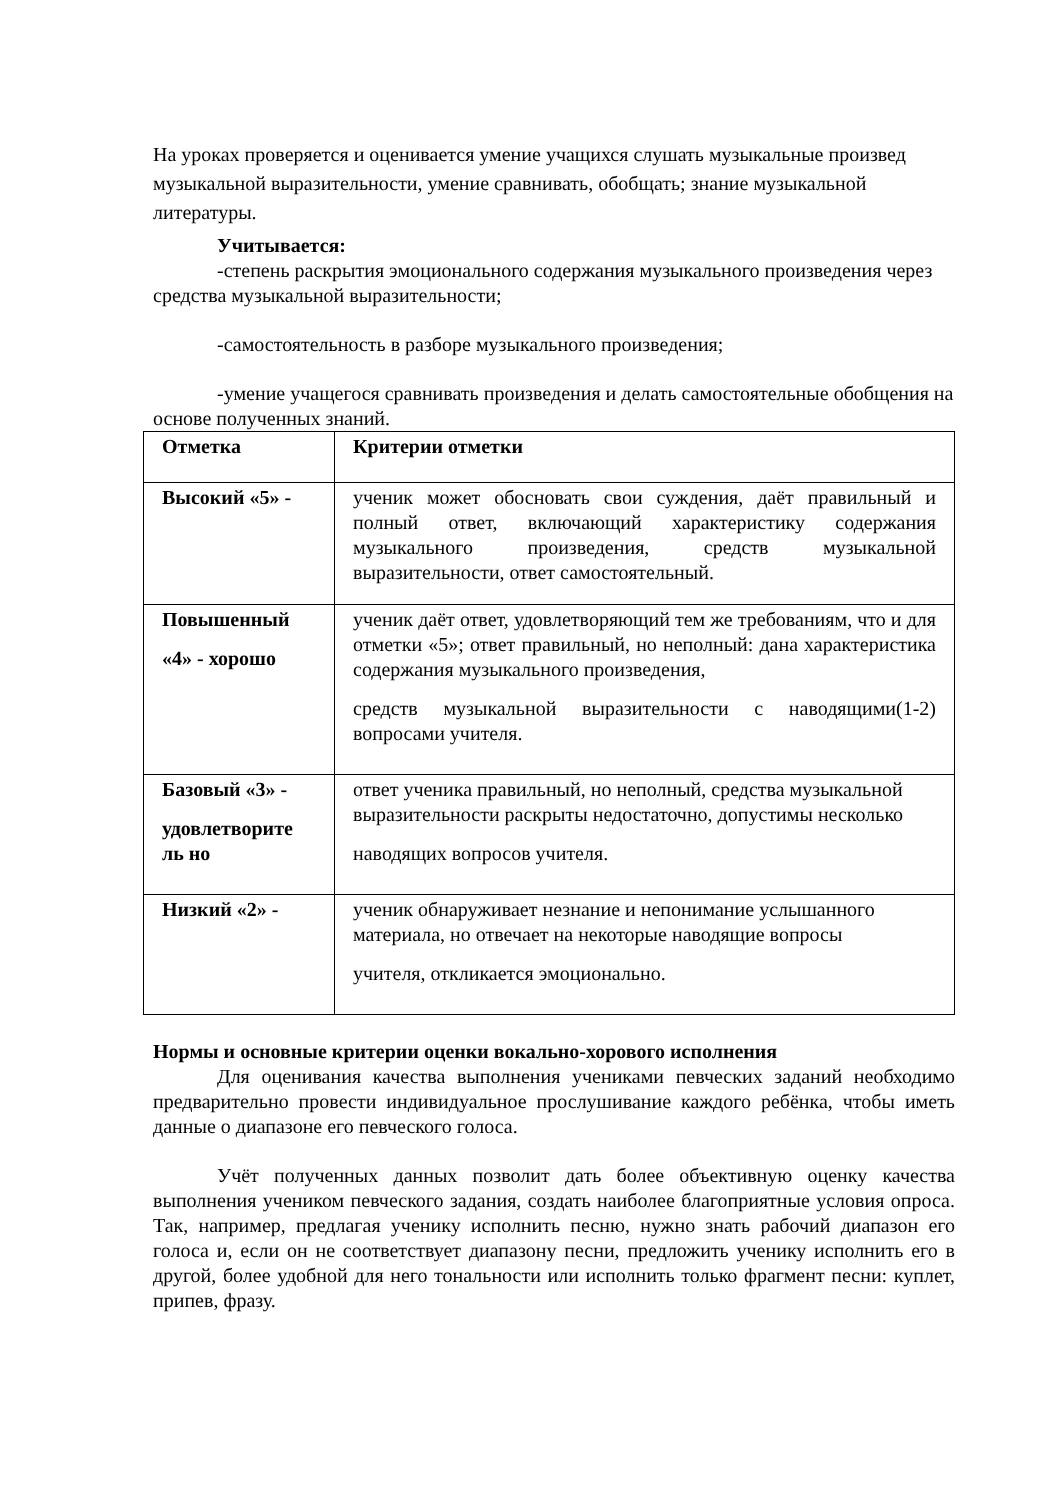На уроках проверяется и оценивается умение учащихся слушать музыкальные произвед музыкальной выразительности, умение сравнивать, обобщать; знание музыкальной литературы.
Учитывается:
-степень раскрытия эмоционального содержания музыкального произведения через средства музыкальной выразительности;
-самостоятельность в разборе музыкального произведения;
-умение учащегося сравнивать произведения и делать самостоятельные обобщения на основе полученных знаний.
| Отметка | Критерии отметки |
| Высокий «5» - | ученик может обосновать свои суждения, даёт правильный и полный ответ, включающий характеристику содержания музыкального произведения, средств музыкальной выразительности, ответ самостоятельный. |
| Повышенный «4» - хорошо | ученик даёт ответ, удовлетворяющий тем же требованиям, что и для отметки «5»; ответ правильный, но неполный: дана характеристика содержания музыкального произведения, средств музыкальной выразительности с наводящими(1-2) вопросами учителя. |
| Базовый «3» - удовлетворите ль но | ответ ученика правильный, но неполный, средства музыкальной выразительности раскрыты недостаточно, допустимы несколько наводящих вопросов учителя. |
| Низкий «2» - | ученик обнаруживает незнание и непонимание услышанного материала, но отвечает на некоторые наводящие вопросы учителя, откликается эмоционально. |
Нормы и основные критерии оценки вокально-хорового исполнения
Для оценивания качества выполнения учениками певческих заданий необходимо предварительно провести индивидуальное прослушивание каждого ребёнка, чтобы иметь данные о диапазоне его певческого голоса.
Учёт полученных данных позволит дать более объективную оценку качества выполнения учеником певческого задания, создать наиболее благоприятные условия опроса. Так, например, предлагая ученику исполнить песню, нужно знать рабочий диапазон его голоса и, если он не соответствует диапазону песни, предложить ученику исполнить его в другой, более удобной для него тональности или исполнить только фрагмент песни: куплет, припев, фразу.